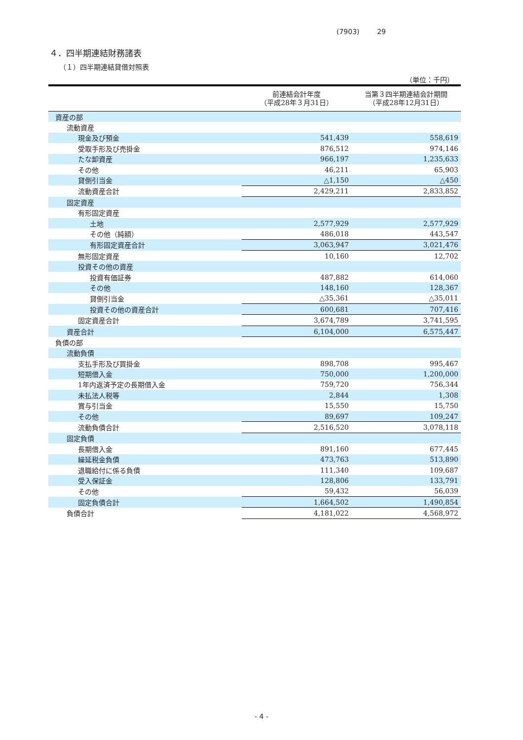(7903) 29
４．四半期連結財務諸表
（１）四半期連結貸借対照表
（単位：千円）
| | 前連結会計年度 （平成28年３月31日） | 当第３四半期連結会計期間 （平成28年12月31日） |
| --- | --- | --- |
| 資産の部 | | |
| 流動資産 | | |
| 現金及び預金 | 541,439 | 558,619 |
| 受取手形及び売掛金 | 876,512 | 974,146 |
| たな卸資産 | 966,197 | 1,235,633 |
| その他 | 46,211 | 65,903 |
| 貸倒引当金 | △1,150 | △450 |
| 流動資産合計 | 2,429,211 | 2,833,852 |
| 固定資産 | | |
| 有形固定資産 | | |
| 土地 | 2,577,929 | 2,577,929 |
| その他（純額） | 486,018 | 443,547 |
| 有形固定資産合計 | 3,063,947 | 3,021,476 |
| 無形固定資産 | 10,160 | 12,702 |
| 投資その他の資産 | | |
| 投資有価証券 | 487,882 | 614,060 |
| その他 | 148,160 | 128,367 |
| 貸倒引当金 | △35,361 | △35,011 |
| 投資その他の資産合計 | 600,681 | 707,416 |
| 固定資産合計 | 3,674,789 | 3,741,595 |
| 資産合計 | 6,104,000 | 6,575,447 |
| 負債の部 | | |
| 流動負債 | | |
| 支払手形及び買掛金 | 898,708 | 995,467 |
| 短期借入金 | 750,000 | 1,200,000 |
| 1年内返済予定の長期借入金 | 759,720 | 756,344 |
| 未払法人税等 | 2,844 | 1,308 |
| 賞与引当金 | 15,550 | 15,750 |
| その他 | 89,697 | 109,247 |
| 流動負債合計 | 2,516,520 | 3,078,118 |
| 固定負債 | | |
| 長期借入金 | 891,160 | 677,445 |
| 繰延税金負債 | 473,763 | 513,890 |
| 退職給付に係る負債 | 111,340 | 109,687 |
| 受入保証金 | 128,806 | 133,791 |
| その他 | 59,432 | 56,039 |
| 固定負債合計 | 1,664,502 | 1,490,854 |
| 負債合計 | 4,181,022 | 4,568,972 |
- 4 -